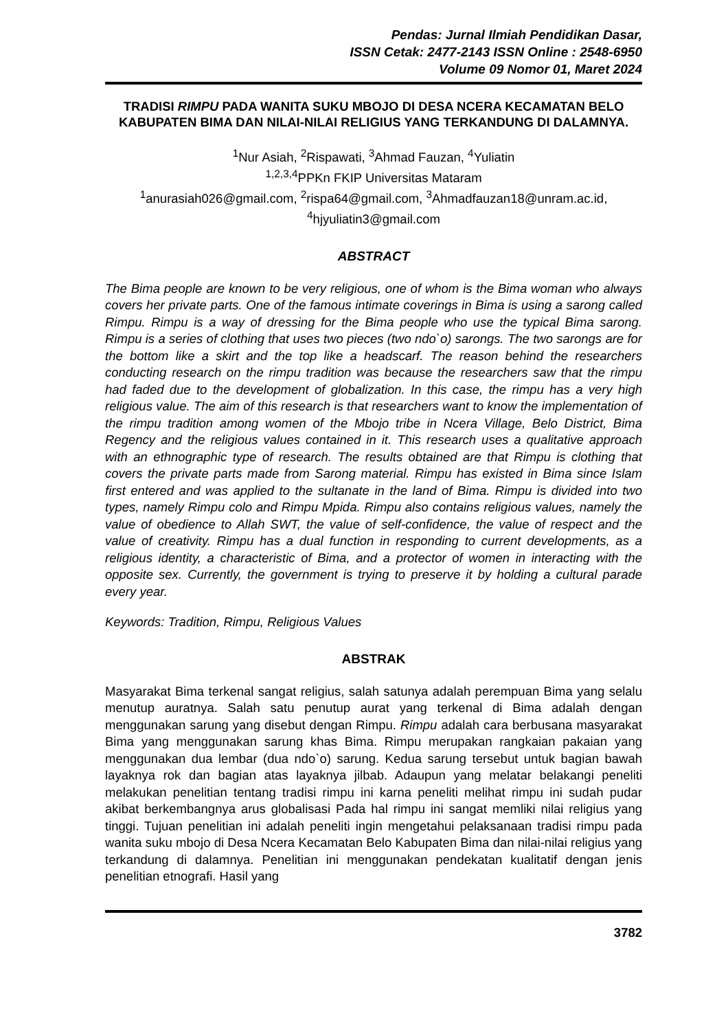Pendas: Jurnal Ilmiah Pendidikan Dasar,
ISSN Cetak: 2477-2143 ISSN Online : 2548-6950
Volume 09 Nomor 01, Maret 2024
TRADISI RIMPU PADA WANITA SUKU MBOJO DI DESA NCERA KECAMATAN BELO KABUPATEN BIMA DAN NILAI-NILAI RELIGIUS YANG TERKANDUNG DI DALAMNYA.
<sup>1</sup> Nur Asiah, <sup>2</sup>Rispawati, <sup>3</sup>Ahmad Fauzan, <sup>4</sup>Yuliatin
<sup>1,2,3,4</sup>PPKn FKIP Universitas Mataram
<sup>1</sup> anurasiah026@gmail.com, <sup>2</sup>rispa64@gmail.com, <sup>3</sup>Ahmadfauzan18@unram.ac.id, <sup>4</sup>hjyuliatin3@gmail.com
ABSTRACT
The Bima people are known to be very religious, one of whom is the Bima woman who always covers her private parts. One of the famous intimate coverings in Bima is using a sarong called Rimpu. Rimpu is a way of dressing for the Bima people who use the typical Bima sarong. Rimpu is a series of clothing that uses two pieces (two ndo`o) sarongs. The two sarongs are for the bottom like a skirt and the top like a headscarf. The reason behind the researchers conducting research on the rimpu tradition was because the researchers saw that the rimpu had faded due to the development of globalization. In this case, the rimpu has a very high religious value. The aim of this research is that researchers want to know the implementation of the rimpu tradition among women of the Mbojo tribe in Ncera Village, Belo District, Bima Regency and the religious values contained in it. This research uses a qualitative approach with an ethnographic type of research. The results obtained are that Rimpu is clothing that covers the private parts made from Sarong material. Rimpu has existed in Bima since Islam first entered and was applied to the sultanate in the land of Bima. Rimpu is divided into two types, namely Rimpu colo and Rimpu Mpida. Rimpu also contains religious values, namely the value of obedience to Allah SWT, the value of self-confidence, the value of respect and the value of creativity. Rimpu has a dual function in responding to current developments, as a religious identity, a characteristic of Bima, and a protector of women in interacting with the opposite sex. Currently, the government is trying to preserve it by holding a cultural parade every year.
Keywords: Tradition, Rimpu, Religious Values
ABSTRAK
Masyarakat Bima terkenal sangat religius, salah satunya adalah perempuan Bima yang selalu menutup auratnya. Salah satu penutup aurat yang terkenal di Bima adalah dengan menggunakan sarung yang disebut dengan Rimpu. Rimpu adalah cara berbusana masyarakat Bima yang menggunakan sarung khas Bima. Rimpu merupakan rangkaian pakaian yang menggunakan dua lembar (dua ndo`o) sarung. Kedua sarung tersebut untuk bagian bawah layaknya rok dan bagian atas layaknya jilbab. Adaupun yang melatar belakangi peneliti melakukan penelitian tentang tradisi rimpu ini karna peneliti melihat rimpu ini sudah pudar akibat berkembangnya arus globalisasi Pada hal rimpu ini sangat memliki nilai religius yang tinggi. Tujuan penelitian ini adalah peneliti ingin mengetahui pelaksanaan tradisi rimpu pada wanita suku mbojo di Desa Ncera Kecamatan Belo Kabupaten Bima dan nilai-nilai religius yang terkandung di dalamnya. Penelitian ini menggunakan pendekatan kualitatif dengan jenis penelitian etnografi. Hasil yang
3782